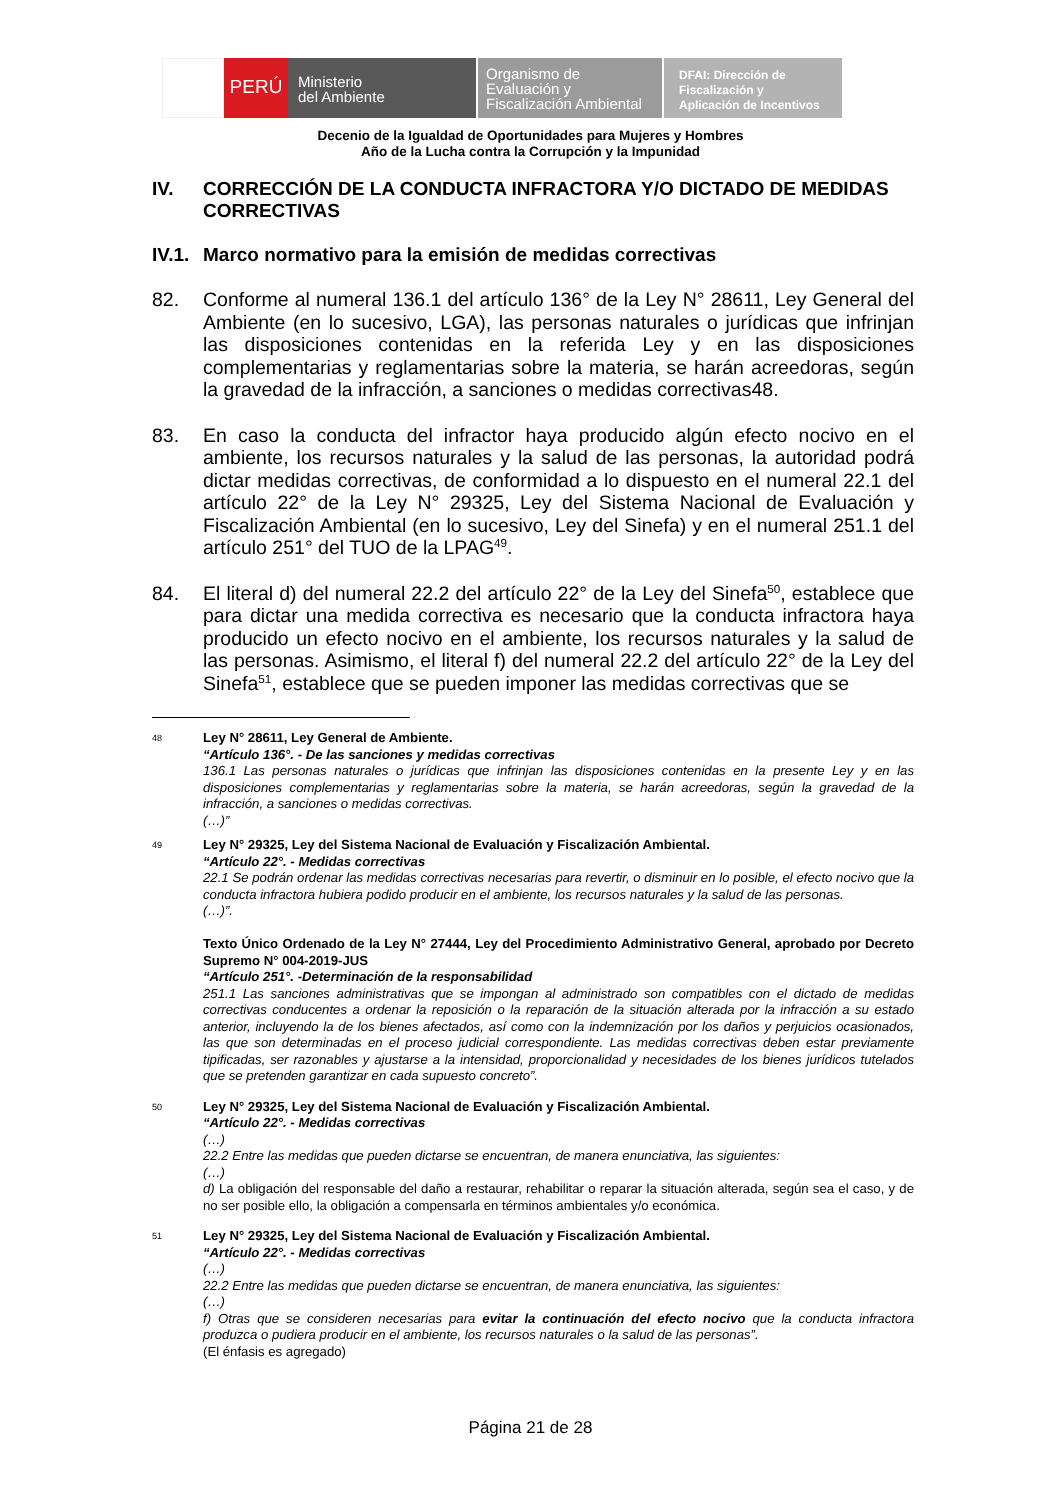PERÚ
Ministerio
del Ambiente
Organismo de
Evaluación y
Fiscalización Ambiental
DFAI: Dirección de
Fiscalización y
Aplicación de Incentivos
Decenio de la Igualdad de Oportunidades para Mujeres y Hombres
Año de la Lucha contra la Corrupción y la Impunidad
IV. CORRECCIÓN DE LA CONDUCTA INFRACTORA Y/O DICTADO DE MEDIDAS CORRECTIVAS
IV.1. Marco normativo para la emisión de medidas correctivas
82. Conforme al numeral 136.1 del artículo 136° de la Ley N° 28611, Ley General del Ambiente (en lo sucesivo, LGA), las personas naturales o jurídicas que infrinjan las disposiciones contenidas en la referida Ley y en las disposiciones complementarias y reglamentarias sobre la materia, se harán acreedoras, según la gravedad de la infracción, a sanciones o medidas correctivas48.
83. En caso la conducta del infractor haya producido algún efecto nocivo en el ambiente, los recursos naturales y la salud de las personas, la autoridad podrá dictar medidas correctivas, de conformidad a lo dispuesto en el numeral 22.1 del artículo 22° de la Ley N° 29325, Ley del Sistema Nacional de Evaluación y Fiscalización Ambiental (en lo sucesivo, Ley del Sinefa) y en el numeral 251.1 del artículo 251° del TUO de la LPAG<sup>49</sup>.
84. El literal d) del numeral 22.2 del artículo 22° de la Ley del Sinefa<sup>50</sup>, establece que para dictar una medida correctiva es necesario que la conducta infractora haya producido un efecto nocivo en el ambiente, los recursos naturales y la salud de las personas. Asimismo, el literal f) del numeral 22.2 del artículo 22° de la Ley del Sinefa<sup>51</sup>, establece que se pueden imponer las medidas correctivas que se
48 Ley N° 28611, Ley General de Ambiente.
“Artículo 136°. - De las sanciones y medidas correctivas
136.1 Las personas naturales o jurídicas que infrinjan las disposiciones contenidas en la presente Ley y en las disposiciones complementarias y reglamentarias sobre la materia, se harán acreedoras, según la gravedad de la infracción, a sanciones o medidas correctivas.
(…)”
49 Ley N° 29325, Ley del Sistema Nacional de Evaluación y Fiscalización Ambiental.
“Artículo 22°. - Medidas correctivas
22.1 Se podrán ordenar las medidas correctivas necesarias para revertir, o disminuir en lo posible, el efecto nocivo que la conducta infractora hubiera podido producir en el ambiente, los recursos naturales y la salud de las personas.
(…)”.
Texto Único Ordenado de la Ley N° 27444, Ley del Procedimiento Administrativo General, aprobado por Decreto Supremo N° 004-2019-JUS
“Artículo 251°. -Determinación de la responsabilidad
251.1 Las sanciones administrativas que se impongan al administrado son compatibles con el dictado de medidas correctivas conducentes a ordenar la reposición o la reparación de la situación alterada por la infracción a su estado anterior, incluyendo la de los bienes afectados, así como con la indemnización por los daños y perjuicios ocasionados, las que son determinadas en el proceso judicial correspondiente. Las medidas correctivas deben estar previamente tipificadas, ser razonables y ajustarse a la intensidad, proporcionalidad y necesidades de los bienes jurídicos tutelados que se pretenden garantizar en cada supuesto concreto”.
50 Ley N° 29325, Ley del Sistema Nacional de Evaluación y Fiscalización Ambiental.
“Artículo 22°. - Medidas correctivas
(…)
22.2 Entre las medidas que pueden dictarse se encuentran, de manera enunciativa, las siguientes:
(…)
d) La obligación del responsable del daño a restaurar, rehabilitar o reparar la situación alterada, según sea el caso, y de no ser posible ello, la obligación a compensarla en términos ambientales y/o económica.
51 Ley N° 29325, Ley del Sistema Nacional de Evaluación y Fiscalización Ambiental.
“Artículo 22°. - Medidas correctivas
(…)
22.2 Entre las medidas que pueden dictarse se encuentran, de manera enunciativa, las siguientes:
(…)
f) Otras que se consideren necesarias para evitar la continuación del efecto nocivo que la conducta infractora produzca o pudiera producir en el ambiente, los recursos naturales o la salud de las personas”.
(El énfasis es agregado)
Página 21 de 28